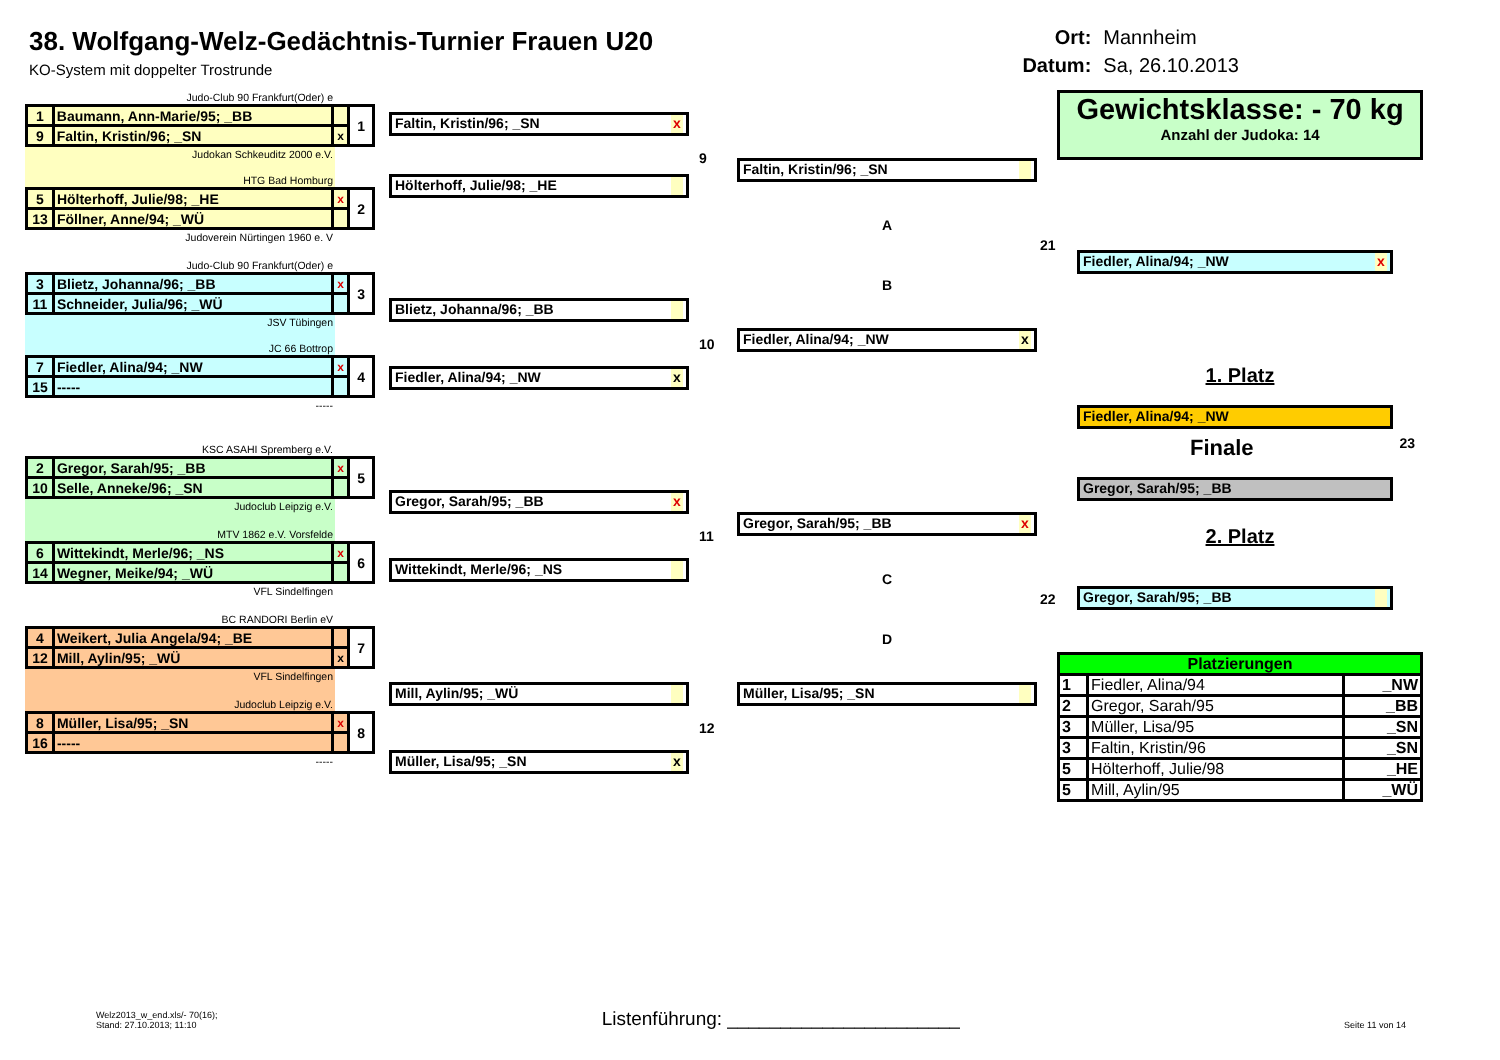38. Wolfgang-Welz-Gedächtnis-Turnier Frauen U20
KO-System mit doppelter Trostrunde
Ort: Mannheim Datum: Sa, 26.10.2013
Judo-Club 90 Frankfurt(Oder) e
| 1 | Baumann, Ann-Marie/95; _BB | | 1 |
| 9 | Faltin, Kristin/96; _SN | x | |
Judokan Schkeuditz 2000 e.V.
HTG Bad Homburg
| 5 | Hölterhoff, Julie/98; _HE | x | 2 |
| 13 | Föllner, Anne/94; _WÜ | | |
Judoverein Nürtingen 1960 e. V
Judo-Club 90 Frankfurt(Oder) e
| 3 | Blietz, Johanna/96; _BB | x | 3 |
| 11 | Schneider, Julia/96; _WÜ | | |
JSV Tübingen
JC 66 Bottrop
| 7 | Fiedler, Alina/94; _NW | x | 4 |
| 15 | ----- | | |
-----
KSC ASAHI Spremberg e.V.
| 2 | Gregor, Sarah/95; _BB | x | 5 |
| 10 | Selle, Anneke/96; _SN | | |
Judoclub Leipzig e.V.
MTV 1862 e.V. Vorsfelde
| 6 | Wittekindt, Merle/96; _NS | x | 6 |
| 14 | Wegner, Meike/94; _WÜ | | |
VFL Sindelfingen
BC RANDORI Berlin eV
| 4 | Weikert, Julia Angela/94; _BE | | 7 |
| 12 | Mill, Aylin/95; _WÜ | x | |
VFL Sindelfingen
Judoclub Leipzig e.V.
| 8 | Müller, Lisa/95; _SN | x | 8 |
| 16 | ----- | | |
-----
Faltin, Kristin/96; _SN x
9
Hölterhoff, Julie/98; _HE
Blietz, Johanna/96; _BB
10
Fiedler, Alina/94; _NW x
Gregor, Sarah/95; _BB x
11
Wittekindt, Merle/96; _NS
Mill, Aylin/95; _WÜ
12
Müller, Lisa/95; _SN x
Faltin, Kristin/96; _SN
A
21
B
Fiedler, Alina/94; _NW x
Gregor, Sarah/95; _BB x
C
22
D
Müller, Lisa/95; _SN
Gewichtsklasse: - 70 kg
Anzahl der Judoka: 14
Fiedler, Alina/94; _NW x
1. Platz
Fiedler, Alina/94; _NW
Finale 23
Gregor, Sarah/95; _BB
2. Platz
Gregor, Sarah/95; _BB
| Platzierungen | | |
| --- | --- | --- |
| 1 | Fiedler, Alina/94 | _NW |
| 2 | Gregor, Sarah/95 | _BB |
| 3 | Müller, Lisa/95 | _SN |
| 3 | Faltin, Kristin/96 | _SN |
| 5 | Hölterhoff, Julie/98 | _HE |
| 5 | Mill, Aylin/95 | _WÜ |
Welz2013_w_end.xls/- 70(16);
Stand: 27.10.2013; 11:10
Listenführung: ______________________
Seite 11 von 14